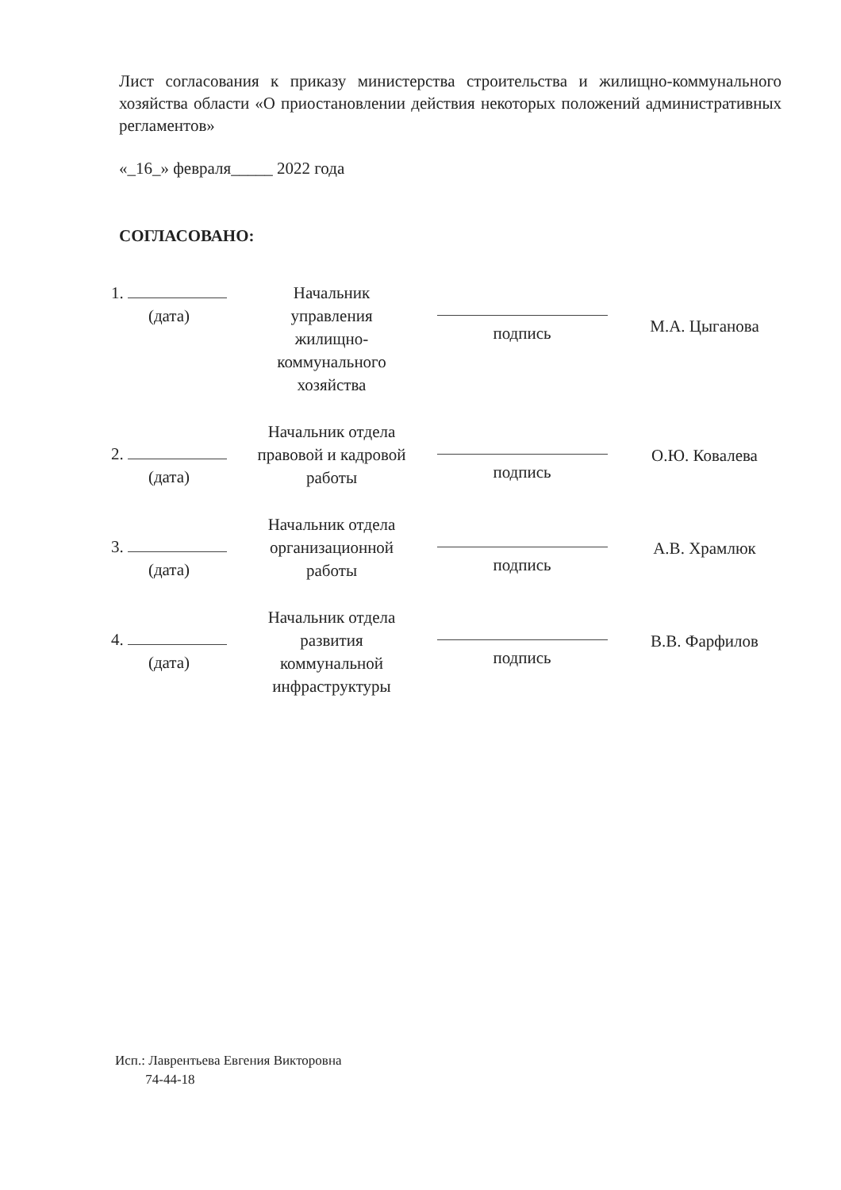Лист согласования к приказу министерства строительства и жилищно-коммунального хозяйства области «О приостановлении действия некоторых положений административных регламентов»
«_16_» февраля_____ 2022 года
СОГЛАСОВАНО:
| 1. (дата) | Начальник управления жилищно- коммунального хозяйства | подпись | М.А. Цыганова |
| 2. (дата) | Начальник отдела правовой и кадровой работы | подпись | О.Ю. Ковалева |
| 3. (дата) | Начальник отдела организационной работы | подпись | А.В. Храмлюк |
| 4. (дата) | Начальник отдела развития коммунальной инфраструктуры | подпись | В.В. Фарфилов |
Исп.: Лаврентьева Евгения Викторовна
74-44-18